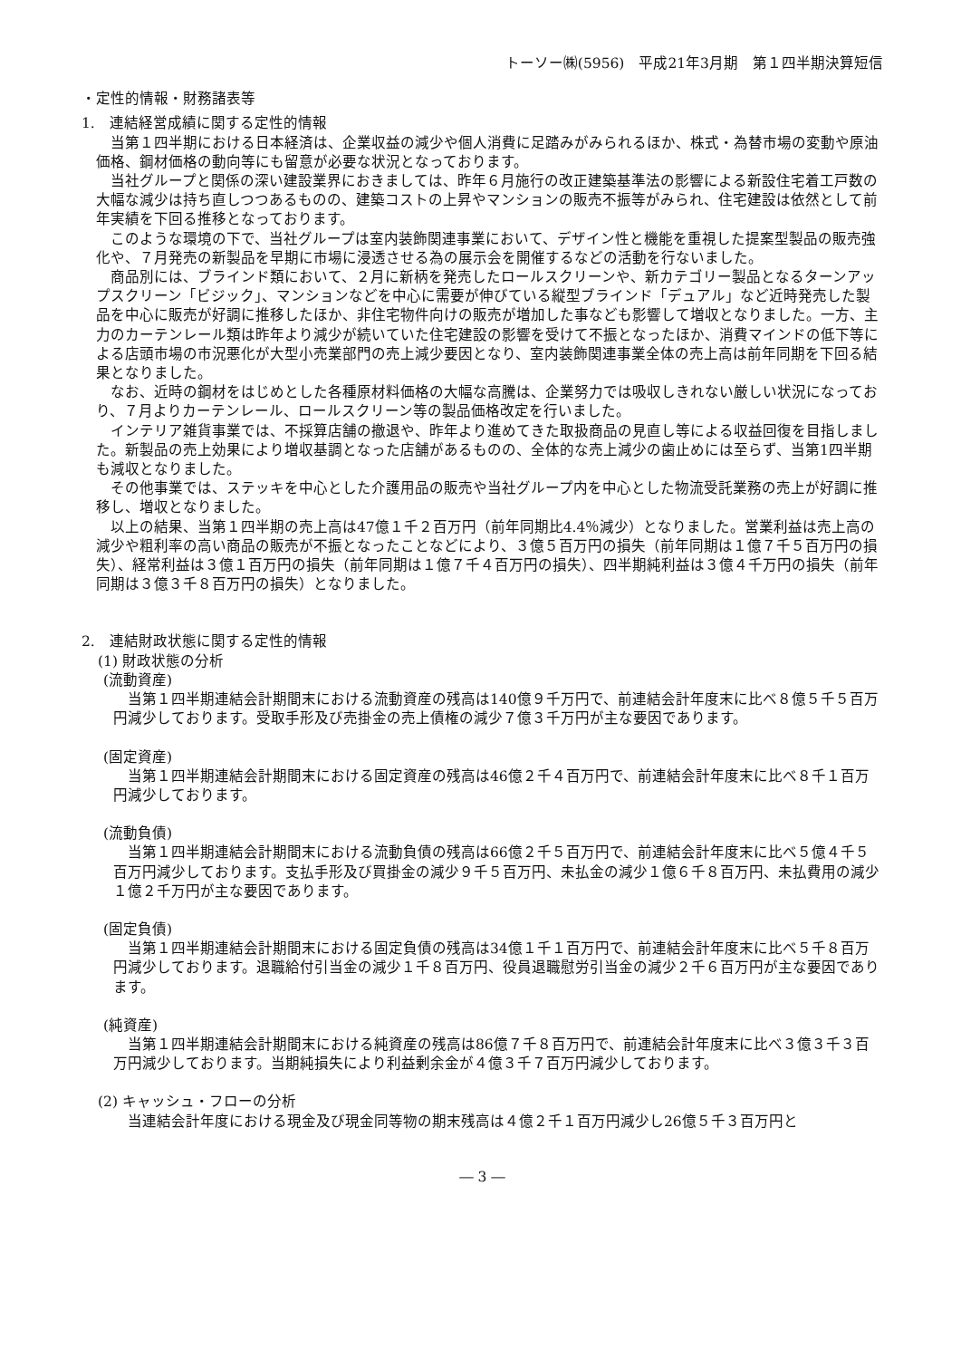トーソー㈱(5956)　平成21年3月期　第１四半期決算短信
・定性的情報・財務諸表等
1.　連結経営成績に関する定性的情報
当第１四半期における日本経済は、企業収益の減少や個人消費に足踏みがみられるほか、株式・為替市場の変動や原油価格、鋼材価格の動向等にも留意が必要な状況となっております。
当社グループと関係の深い建設業界におきましては、昨年６月施行の改正建築基準法の影響による新設住宅着工戸数の大幅な減少は持ち直しつつあるものの、建築コストの上昇やマンションの販売不振等がみられ、住宅建設は依然として前年実績を下回る推移となっております。
このような環境の下で、当社グループは室内装飾関連事業において、デザイン性と機能を重視した提案型製品の販売強化や、７月発売の新製品を早期に市場に浸透させる為の展示会を開催するなどの活動を行ないました。
商品別には、ブラインド類において、２月に新柄を発売したロールスクリーンや、新カテゴリー製品となるターンアップスクリーン「ビジック」、マンションなどを中心に需要が伸びている縦型ブラインド「デュアル」など近時発売した製品を中心に販売が好調に推移したほか、非住宅物件向けの販売が増加した事なども影響して増収となりました。一方、主力のカーテンレール類は昨年より減少が続いていた住宅建設の影響を受けて不振となったほか、消費マインドの低下等による店頭市場の市況悪化が大型小売業部門の売上減少要因となり、室内装飾関連事業全体の売上高は前年同期を下回る結果となりました。
なお、近時の鋼材をはじめとした各種原材料価格の大幅な高騰は、企業努力では吸収しきれない厳しい状況になっており、７月よりカーテンレール、ロールスクリーン等の製品価格改定を行いました。
インテリア雑貨事業では、不採算店舗の撤退や、昨年より進めてきた取扱商品の見直し等による収益回復を目指しました。新製品の売上効果により増収基調となった店舗があるものの、全体的な売上減少の歯止めには至らず、当第1四半期も減収となりました。
その他事業では、ステッキを中心とした介護用品の販売や当社グループ内を中心とした物流受託業務の売上が好調に推移し、増収となりました。
以上の結果、当第１四半期の売上高は47億１千２百万円（前年同期比4.4％減少）となりました。営業利益は売上高の減少や粗利率の高い商品の販売が不振となったことなどにより、３億５百万円の損失（前年同期は１億７千５百万円の損失）、経常利益は３億１百万円の損失（前年同期は１億７千４百万円の損失）、四半期純利益は３億４千万円の損失（前年同期は３億３千８百万円の損失）となりました。
2.　連結財政状態に関する定性的情報
(1) 財政状態の分析
(流動資産)
当第１四半期連結会計期間末における流動資産の残高は140億９千万円で、前連結会計年度末に比べ８億５千５百万円減少しております。受取手形及び売掛金の売上債権の減少７億３千万円が主な要因であります。
(固定資産)
当第１四半期連結会計期間末における固定資産の残高は46億２千４百万円で、前連結会計年度末に比べ８千１百万円減少しております。
(流動負債)
当第１四半期連結会計期間末における流動負債の残高は66億２千５百万円で、前連結会計年度末に比べ５億４千５百万円減少しております。支払手形及び買掛金の減少９千５百万円、未払金の減少１億６千８百万円、未払費用の減少１億２千万円が主な要因であります。
(固定負債)
当第１四半期連結会計期間末における固定負債の残高は34億１千１百万円で、前連結会計年度末に比べ５千８百万円減少しております。退職給付引当金の減少１千８百万円、役員退職慰労引当金の減少２千６百万円が主な要因であります。
(純資産)
当第１四半期連結会計期間末における純資産の残高は86億７千８百万円で、前連結会計年度末に比べ３億３千３百万円減少しております。当期純損失により利益剰余金が４億３千７百万円減少しております。
(2) キャッシュ・フローの分析
当連結会計年度における現金及び現金同等物の期末残高は４億２千１百万円減少し26億５千３百万円と
― 3 ―